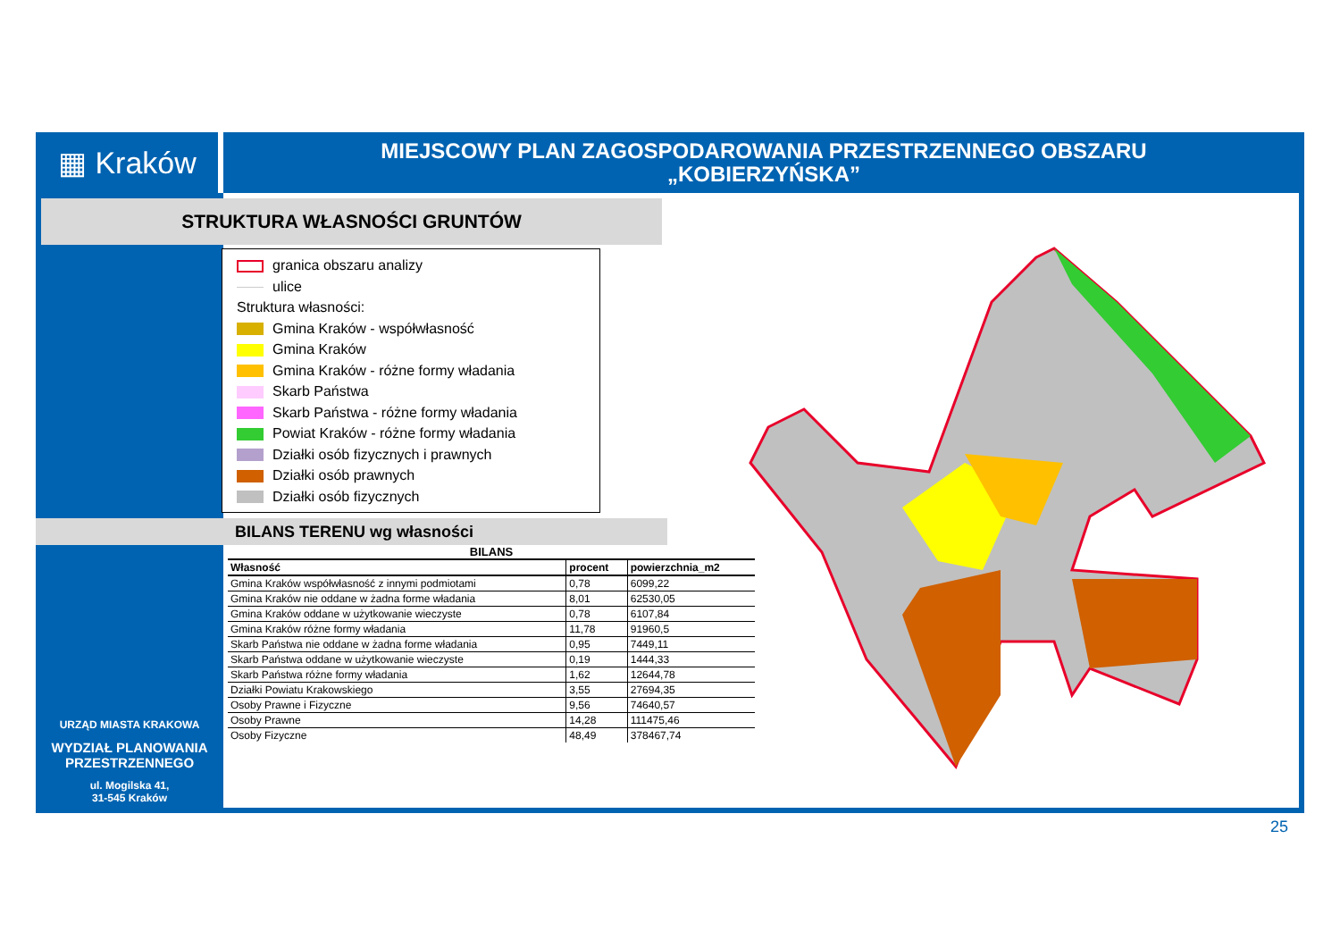▦ Kraków
MIEJSCOWY PLAN ZAGOSPODAROWANIA PRZESTRZENNEGO OBSZARU
„KOBIERZYŃSKA”
STRUKTURA WŁASNOŚCI GRUNTÓW
granica obszaru analizy
ulice
Struktura własności:
Gmina Kraków - współwłasność
Gmina Kraków
Gmina Kraków - różne formy władania
Skarb Państwa
Skarb Państwa - różne formy władania
Powiat Kraków - różne formy władania
Działki osób fizycznych i prawnych
Działki osób prawnych
Działki osób fizycznych
BILANS TERENU wg własności
BILANS
| Własność | procent | powierzchnia_m2 |
| --- | --- | --- |
| Gmina Kraków współwłasność z innymi podmiotami | 0,78 | 6099,22 |
| Gmina Kraków nie oddane w żadna forme władania | 8,01 | 62530,05 |
| Gmina Kraków oddane w użytkowanie wieczyste | 0,78 | 6107,84 |
| Gmina Kraków różne formy władania | 11,78 | 91960,5 |
| Skarb Państwa nie oddane w żadna forme władania | 0,95 | 7449,11 |
| Skarb Państwa oddane w użytkowanie wieczyste | 0,19 | 1444,33 |
| Skarb Państwa różne formy władania | 1,62 | 12644,78 |
| Działki Powiatu Krakowskiego | 3,55 | 27694,35 |
| Osoby Prawne i Fizyczne | 9,56 | 74640,57 |
| Osoby Prawne | 14,28 | 111475,46 |
| Osoby Fizyczne | 48,49 | 378467,74 |
URZĄD MIASTA KRAKOWA
WYDZIAŁ PLANOWANIA
PRZESTRZENNEGO
ul. Mogilska 41,
31-545 Kraków
25